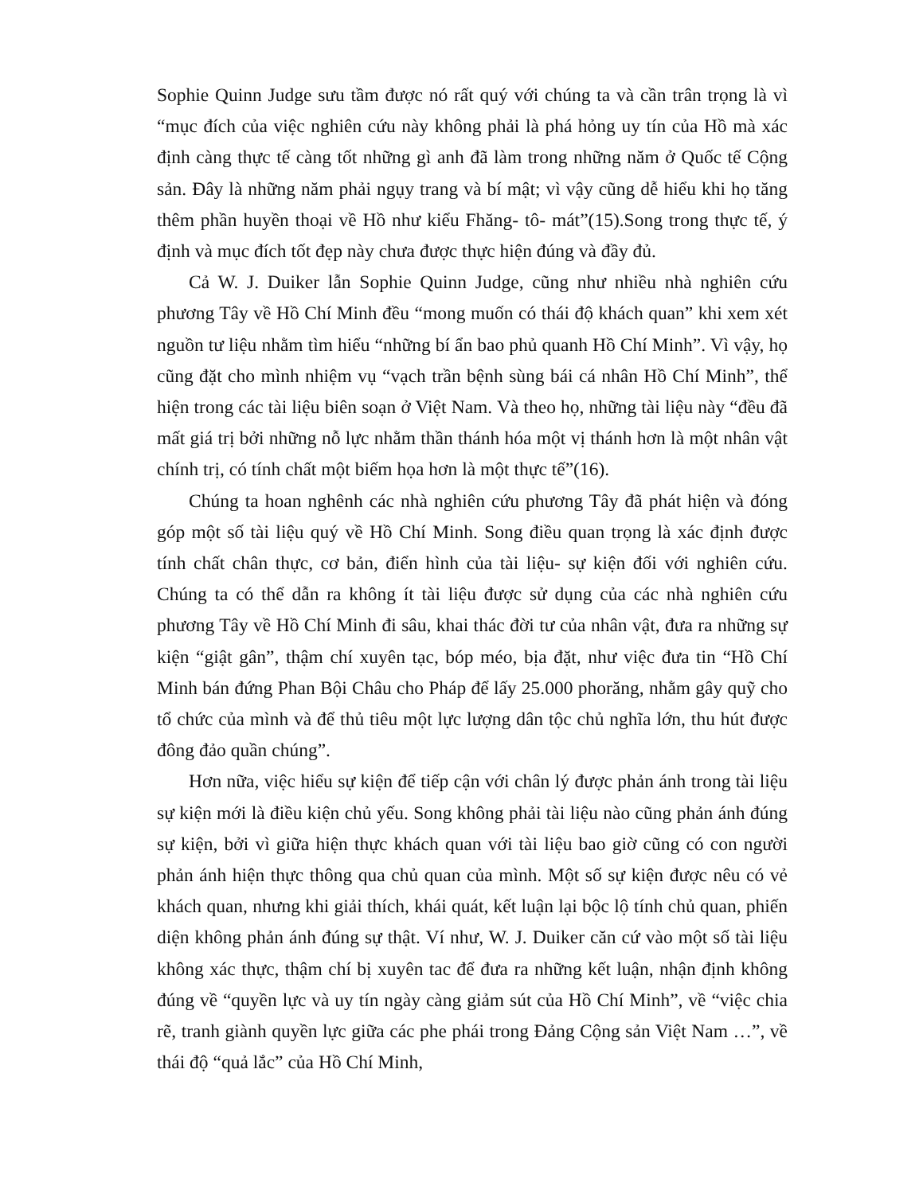Sophie Quinn Judge sưu tầm được nó rất quý với chúng ta và cần trân trọng là vì “mục đích của việc nghiên cứu này không phải là phá hỏng uy tín của Hồ mà xác định càng thực tế càng tốt những gì anh đã làm trong những năm ở Quốc tế Cộng sản. Đây là những năm phải ngụy trang và bí mật; vì vậy cũng dễ hiểu khi họ tăng thêm phần huyền thoại về Hồ như kiểu Fhăng- tô- mát”(15).Song trong thực tế, ý định và mục đích tốt đẹp này chưa được thực hiện đúng và đầy đủ.
Cả W. J. Duiker lẫn Sophie Quinn Judge, cũng như nhiều nhà nghiên cứu phương Tây về Hồ Chí Minh đều “mong muốn có thái độ khách quan” khi xem xét nguồn tư liệu nhằm tìm hiểu “những bí ẩn bao phủ quanh Hồ Chí Minh”. Vì vậy, họ cũng đặt cho mình nhiệm vụ “vạch trần bệnh sùng bái cá nhân Hồ Chí Minh”, thể hiện trong các tài liệu biên soạn ở Việt Nam. Và theo họ, những tài liệu này “đều đã mất giá trị bởi những nỗ lực nhằm thần thánh hóa một vị thánh hơn là một nhân vật chính trị, có tính chất một biếm họa hơn là một thực tế”(16).
Chúng ta hoan nghênh các nhà nghiên cứu phương Tây đã phát hiện và đóng góp một số tài liệu quý về Hồ Chí Minh. Song điều quan trọng là xác định được tính chất chân thực, cơ bản, điển hình của tài liệu- sự kiện đối với nghiên cứu. Chúng ta có thể dẫn ra không ít tài liệu được sử dụng của các nhà nghiên cứu phương Tây về Hồ Chí Minh đi sâu, khai thác đời tư của nhân vật, đưa ra những sự kiện “giật gân”, thậm chí xuyên tạc, bóp méo, bịa đặt, như việc đưa tin “Hồ Chí Minh bán đứng Phan Bội Châu cho Pháp để lấy 25.000 phorăng, nhằm gây quỹ cho tổ chức của mình và để thủ tiêu một lực lượng dân tộc chủ nghĩa lớn, thu hút được đông đảo quần chúng”.
Hơn nữa, việc hiểu sự kiện để tiếp cận với chân lý được phản ánh trong tài liệu sự kiện mới là điều kiện chủ yếu. Song không phải tài liệu nào cũng phản ánh đúng sự kiện, bởi vì giữa hiện thực khách quan với tài liệu bao giờ cũng có con người phản ánh hiện thực thông qua chủ quan của mình. Một số sự kiện được nêu có vẻ khách quan, nhưng khi giải thích, khái quát, kết luận lại bộc lộ tính chủ quan, phiến diện không phản ánh đúng sự thật. Ví như, W. J. Duiker căn cứ vào một số tài liệu không xác thực, thậm chí bị xuyên tac để đưa ra những kết luận, nhận định không đúng về “quyền lực và uy tín ngày càng giảm sút của Hồ Chí Minh”, về “việc chia rẽ, tranh giành quyền lực giữa các phe phái trong Đảng Cộng sản Việt Nam …”, về thái độ “quả lắc” của Hồ Chí Minh,